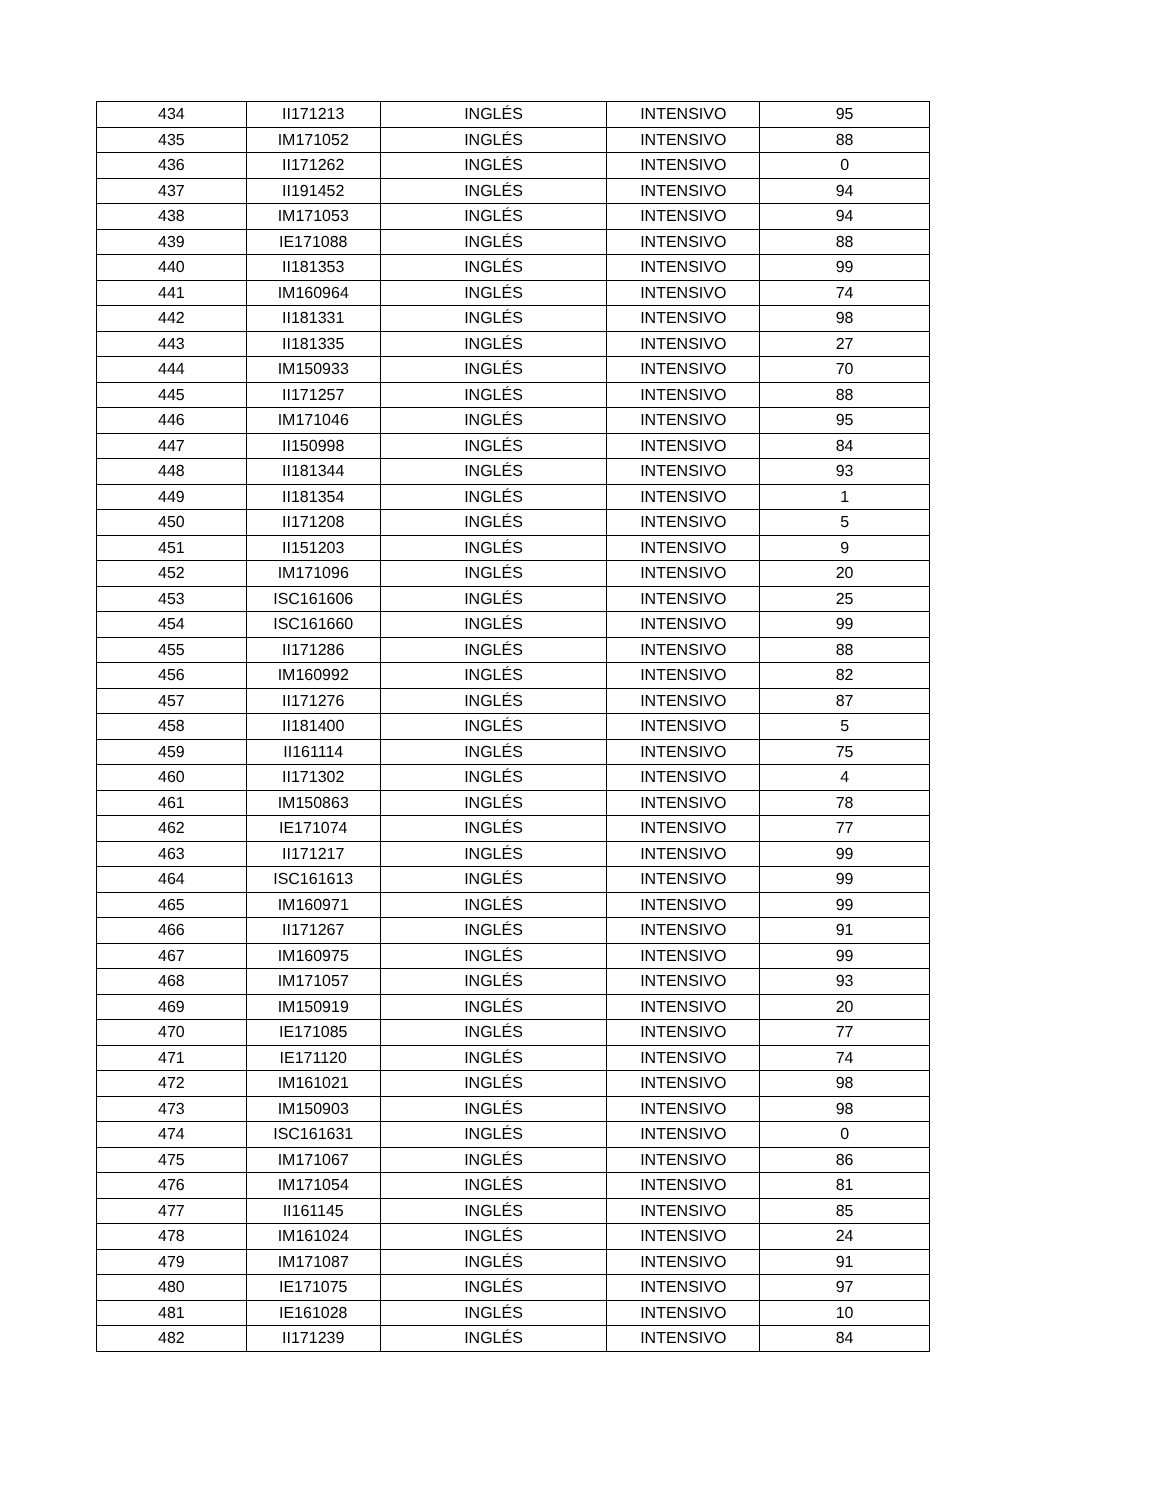| 434 | II171213 | INGLÉS | INTENSIVO | 95 |
| 435 | IM171052 | INGLÉS | INTENSIVO | 88 |
| 436 | II171262 | INGLÉS | INTENSIVO | 0 |
| 437 | II191452 | INGLÉS | INTENSIVO | 94 |
| 438 | IM171053 | INGLÉS | INTENSIVO | 94 |
| 439 | IE171088 | INGLÉS | INTENSIVO | 88 |
| 440 | II181353 | INGLÉS | INTENSIVO | 99 |
| 441 | IM160964 | INGLÉS | INTENSIVO | 74 |
| 442 | II181331 | INGLÉS | INTENSIVO | 98 |
| 443 | II181335 | INGLÉS | INTENSIVO | 27 |
| 444 | IM150933 | INGLÉS | INTENSIVO | 70 |
| 445 | II171257 | INGLÉS | INTENSIVO | 88 |
| 446 | IM171046 | INGLÉS | INTENSIVO | 95 |
| 447 | II150998 | INGLÉS | INTENSIVO | 84 |
| 448 | II181344 | INGLÉS | INTENSIVO | 93 |
| 449 | II181354 | INGLÉS | INTENSIVO | 1 |
| 450 | II171208 | INGLÉS | INTENSIVO | 5 |
| 451 | II151203 | INGLÉS | INTENSIVO | 9 |
| 452 | IM171096 | INGLÉS | INTENSIVO | 20 |
| 453 | ISC161606 | INGLÉS | INTENSIVO | 25 |
| 454 | ISC161660 | INGLÉS | INTENSIVO | 99 |
| 455 | II171286 | INGLÉS | INTENSIVO | 88 |
| 456 | IM160992 | INGLÉS | INTENSIVO | 82 |
| 457 | II171276 | INGLÉS | INTENSIVO | 87 |
| 458 | II181400 | INGLÉS | INTENSIVO | 5 |
| 459 | II161114 | INGLÉS | INTENSIVO | 75 |
| 460 | II171302 | INGLÉS | INTENSIVO | 4 |
| 461 | IM150863 | INGLÉS | INTENSIVO | 78 |
| 462 | IE171074 | INGLÉS | INTENSIVO | 77 |
| 463 | II171217 | INGLÉS | INTENSIVO | 99 |
| 464 | ISC161613 | INGLÉS | INTENSIVO | 99 |
| 465 | IM160971 | INGLÉS | INTENSIVO | 99 |
| 466 | II171267 | INGLÉS | INTENSIVO | 91 |
| 467 | IM160975 | INGLÉS | INTENSIVO | 99 |
| 468 | IM171057 | INGLÉS | INTENSIVO | 93 |
| 469 | IM150919 | INGLÉS | INTENSIVO | 20 |
| 470 | IE171085 | INGLÉS | INTENSIVO | 77 |
| 471 | IE171120 | INGLÉS | INTENSIVO | 74 |
| 472 | IM161021 | INGLÉS | INTENSIVO | 98 |
| 473 | IM150903 | INGLÉS | INTENSIVO | 98 |
| 474 | ISC161631 | INGLÉS | INTENSIVO | 0 |
| 475 | IM171067 | INGLÉS | INTENSIVO | 86 |
| 476 | IM171054 | INGLÉS | INTENSIVO | 81 |
| 477 | II161145 | INGLÉS | INTENSIVO | 85 |
| 478 | IM161024 | INGLÉS | INTENSIVO | 24 |
| 479 | IM171087 | INGLÉS | INTENSIVO | 91 |
| 480 | IE171075 | INGLÉS | INTENSIVO | 97 |
| 481 | IE161028 | INGLÉS | INTENSIVO | 10 |
| 482 | II171239 | INGLÉS | INTENSIVO | 84 |